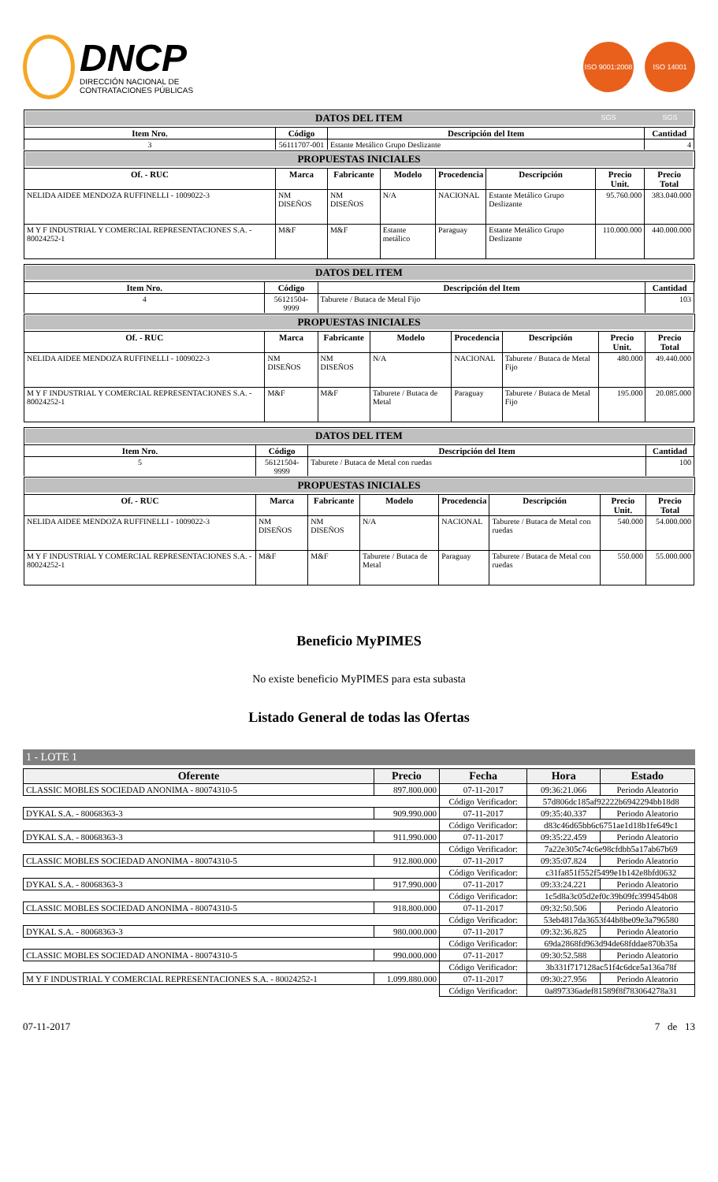DNCP
DIRECCIÓN NACIONAL DE
CONTRATACIONES PÚBLICAS
ISO 9001:2008 SGS
ISO 14001 SGS
| DATOS DEL ITEM | | | | | | | |
| Item Nro. | Código | Descripción del Item | | | | | Cantidad |
| 3 | 56111707-001 | Estante Metálico Grupo Deslizante | | | | | 4 |
| PROPUESTAS INICIALES | | | | | | | |
| Of. - RUC | Marca | Fabricante | Modelo | Procedencia | Descripción | Precio Unit. | Precio Total |
| NELIDA AIDEE MENDOZA RUFFINELLI - 1009022-3 | NM DISEÑOS | NM DISEÑOS | N/A | NACIONAL | Estante Metálico Grupo Deslizante | 95.760.000 | 383.040.000 |
| M Y F INDUSTRIAL Y COMERCIAL REPRESENTACIONES S.A. - 80024252-1 | M&F | M&F | Estante metálico | Paraguay | Estante Metálico Grupo Deslizante | 110.000.000 | 440.000.000 |
| DATOS DEL ITEM | | | | | | | |
| Item Nro. | Código | Descripción del Item | | | | | Cantidad |
| 4 | 56121504-9999 | Taburete / Butaca de Metal Fijo | | | | | 103 |
| PROPUESTAS INICIALES | | | | | | | |
| Of. - RUC | Marca | Fabricante | Modelo | Procedencia | Descripción | Precio Unit. | Precio Total |
| NELIDA AIDEE MENDOZA RUFFINELLI - 1009022-3 | NM DISEÑOS | NM DISEÑOS | N/A | NACIONAL | Taburete / Butaca de Metal Fijo | 480.000 | 49.440.000 |
| M Y F INDUSTRIAL Y COMERCIAL REPRESENTACIONES S.A. - 80024252-1 | M&F | M&F | Taburete / Butaca de Metal | Paraguay | Taburete / Butaca de Metal Fijo | 195.000 | 20.085.000 |
| DATOS DEL ITEM | | | | | | | |
| Item Nro. | Código | Descripción del Item | | | | | Cantidad |
| 5 | 56121504-9999 | Taburete / Butaca de Metal con ruedas | | | | | 100 |
| PROPUESTAS INICIALES | | | | | | | |
| Of. - RUC | Marca | Fabricante | Modelo | Procedencia | Descripción | Precio Unit. | Precio Total |
| NELIDA AIDEE MENDOZA RUFFINELLI - 1009022-3 | NM DISEÑOS | NM DISEÑOS | N/A | NACIONAL | Taburete / Butaca de Metal con ruedas | 540.000 | 54.000.000 |
| M Y F INDUSTRIAL Y COMERCIAL REPRESENTACIONES S.A. - 80024252-1 | M&F | M&F | Taburete / Butaca de Metal | Paraguay | Taburete / Butaca de Metal con ruedas | 550.000 | 55.000.000 |
Beneficio MyPIMES
No existe beneficio MyPIMES para esta subasta
Listado General de todas las Ofertas
1 - LOTE 1
| Oferente | Precio | Fecha | Hora | Estado |
| --- | --- | --- | --- | --- |
| CLASSIC MOBLES SOCIEDAD ANONIMA - 80074310-5 | 897.800.000 | 07-11-2017 | 09:36:21.066 | Periodo Aleatorio |
| | | Código Verificador: | 57d806dc185af92222b6942294bb18d8 | |
| DYKAL S.A. - 80068363-3 | 909.990.000 | 07-11-2017 | 09:35:40.337 | Periodo Aleatorio |
| | | Código Verificador: | d83c46d65bb6c6751ae1d18b1fe649c1 | |
| DYKAL S.A. - 80068363-3 | 911.990.000 | 07-11-2017 | 09:35:22.459 | Periodo Aleatorio |
| | | Código Verificador: | 7a22e305c74c6e98cfdbb5a17ab67b69 | |
| CLASSIC MOBLES SOCIEDAD ANONIMA - 80074310-5 | 912.800.000 | 07-11-2017 | 09:35:07.824 | Periodo Aleatorio |
| | | Código Verificador: | c31fa851f552f5499e1b142e8bfd0632 | |
| DYKAL S.A. - 80068363-3 | 917.990.000 | 07-11-2017 | 09:33:24.221 | Periodo Aleatorio |
| | | Código Verificador: | 1c5d8a3c05d2ef0c39b09fc399454b08 | |
| CLASSIC MOBLES SOCIEDAD ANONIMA - 80074310-5 | 918.800.000 | 07-11-2017 | 09:32:50.506 | Periodo Aleatorio |
| | | Código Verificador: | 53eb4817da3653f44b8be09e3a796580 | |
| DYKAL S.A. - 80068363-3 | 980.000.000 | 07-11-2017 | 09:32:36.825 | Periodo Aleatorio |
| | | Código Verificador: | 69da2868fd963d94de68fddae870b35a | |
| CLASSIC MOBLES SOCIEDAD ANONIMA - 80074310-5 | 990.000.000 | 07-11-2017 | 09:30:52.588 | Periodo Aleatorio |
| | | Código Verificador: | 3b331f717128ac51f4c6dce5a136a78f | |
| M Y F INDUSTRIAL Y COMERCIAL REPRESENTACIONES S.A. - 80024252-1 | 1.099.880.000 | 07-11-2017 | 09:30:27.956 | Periodo Aleatorio |
| | | Código Verificador: | 0a897336adef81589f8f783064278a31 | |
07-11-2017 7 de 13